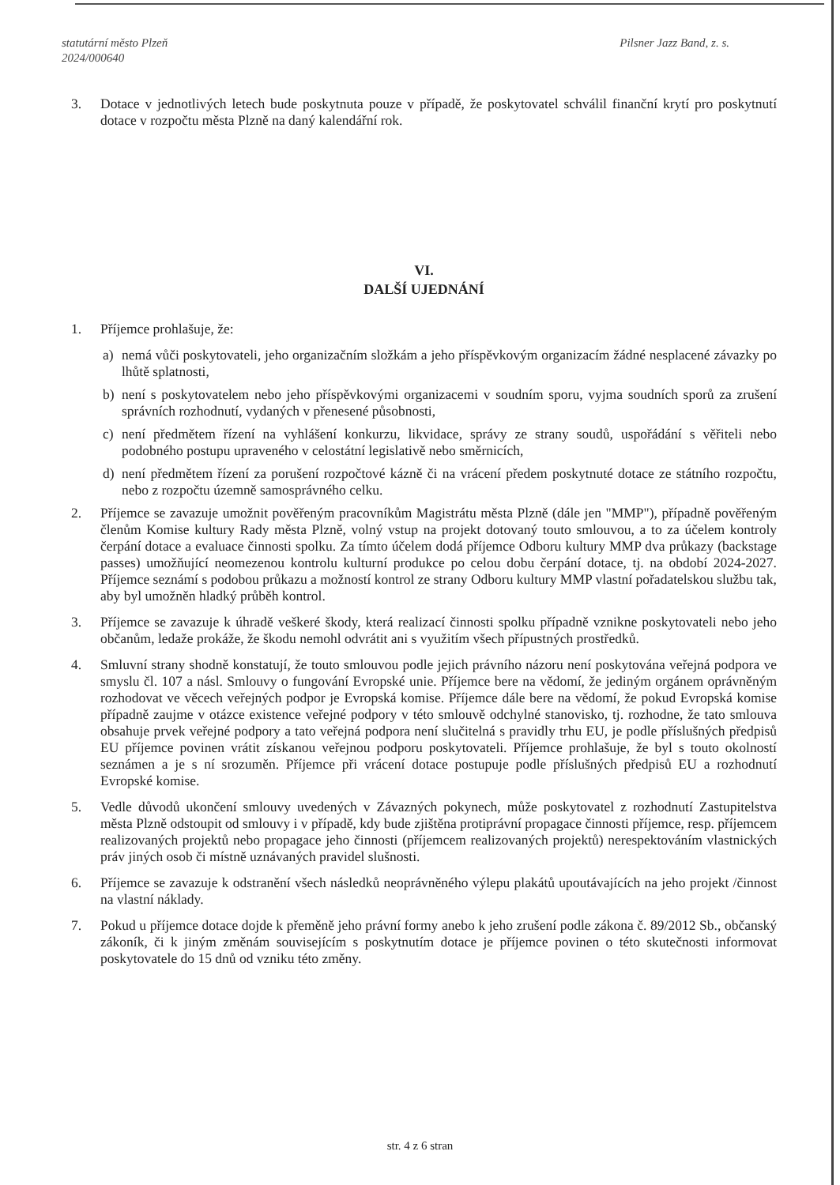statutární město Plzeň
2024/000640
Pilsner Jazz Band, z. s.
3. Dotace v jednotlivých letech bude poskytnuta pouze v případě, že poskytovatel schválil finanční krytí pro poskytnutí dotace v rozpočtu města Plzně na daný kalendářní rok.
VI.
DALŠÍ UJEDNÁNÍ
1. Příjemce prohlašuje, že:
a) nemá vůči poskytovateli, jeho organizačním složkám a jeho příspěvkovým organizacím žádné nesplacené závazky po lhůtě splatnosti,
b) není s poskytovatelem nebo jeho příspěvkovými organizacemi v soudním sporu, vyjma soudních sporů za zrušení správních rozhodnutí, vydaných v přenesené působnosti,
c) není předmětem řízení na vyhlášení konkurzu, likvidace, správy ze strany soudů, uspořádání s věřiteli nebo podobného postupu upraveného v celostátní legislativě nebo směrnicích,
d) není předmětem řízení za porušení rozpočtové kázně či na vrácení předem poskytnuté dotace ze státního rozpočtu, nebo z rozpočtu územně samosprávného celku.
2. Příjemce se zavazuje umožnit pověřeným pracovníkům Magistrátu města Plzně (dále jen "MMP"), případně pověřeným členům Komise kultury Rady města Plzně, volný vstup na projekt dotovaný touto smlouvou, a to za účelem kontroly čerpání dotace a evaluace činnosti spolku. Za tímto účelem dodá příjemce Odboru kultury MMP dva průkazy (backstage passes) umožňující neomezenou kontrolu kulturní produkce po celou dobu čerpání dotace, tj. na období 2024-2027. Příjemce seznámí s podobou průkazu a možností kontrol ze strany Odboru kultury MMP vlastní pořadatelskou službu tak, aby byl umožněn hladký průběh kontrol.
3. Příjemce se zavazuje k úhradě veškeré škody, která realizací činnosti spolku případně vznikne poskytovateli nebo jeho občanům, ledaže prokáže, že škodu nemohl odvrátit ani s využitím všech přípustných prostředků.
4. Smluvní strany shodně konstatují, že touto smlouvou podle jejich právního názoru není poskytována veřejná podpora ve smyslu čl. 107 a násl. Smlouvy o fungování Evropské unie. Příjemce bere na vědomí, že jediným orgánem oprávněným rozhodovat ve věcech veřejných podpor je Evropská komise. Příjemce dále bere na vědomí, že pokud Evropská komise případně zaujme v otázce existence veřejné podpory v této smlouvě odchylné stanovisko, tj. rozhodne, že tato smlouva obsahuje prvek veřejné podpory a tato veřejná podpora není slučitelná s pravidly trhu EU, je podle příslušných předpisů EU příjemce povinen vrátit získanou veřejnou podporu poskytovateli. Příjemce prohlašuje, že byl s touto okolností seznámen a je s ní srozuměn. Příjemce při vrácení dotace postupuje podle příslušných předpisů EU a rozhodnutí Evropské komise.
5. Vedle důvodů ukončení smlouvy uvedených v Závazných pokynech, může poskytovatel z rozhodnutí Zastupitelstva města Plzně odstoupit od smlouvy i v případě, kdy bude zjištěna protiprávní propagace činnosti příjemce, resp. příjemcem realizovaných projektů nebo propagace jeho činnosti (příjemcem realizovaných projektů) nerespektováním vlastnických práv jiných osob či místně uznávaných pravidel slušnosti.
6. Příjemce se zavazuje k odstranění všech následků neoprávněného výlepu plakátů upoutávajících na jeho projekt /činnost na vlastní náklady.
7. Pokud u příjemce dotace dojde k přeměně jeho právní formy anebo k jeho zrušení podle zákona č. 89/2012 Sb., občanský zákoník, či k jiným změnám souvisejícím s poskytnutím dotace je příjemce povinen o této skutečnosti informovat poskytovatele do 15 dnů od vzniku této změny.
str. 4 z 6 stran